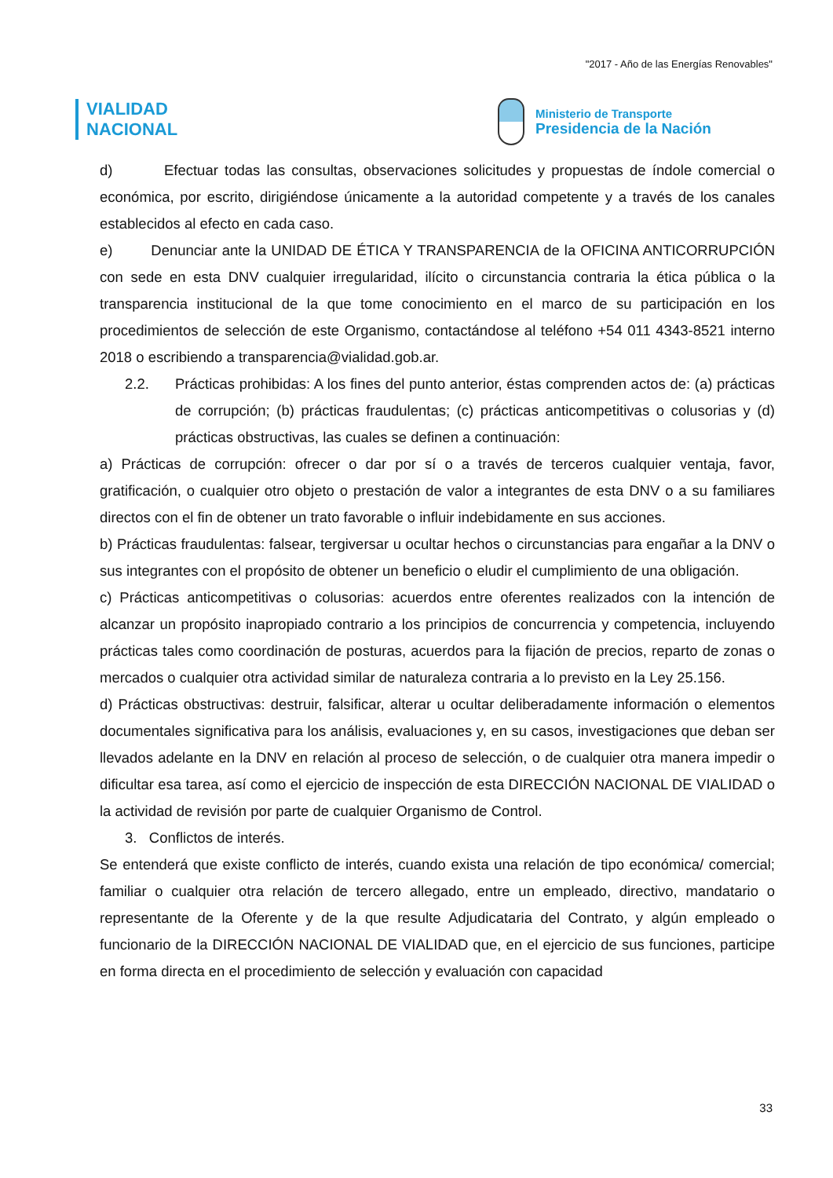"2017 - Año de las Energías Renovables"
VIALIDAD
NACIONAL
Ministerio de Transporte
Presidencia de la Nación
d) Efectuar todas las consultas, observaciones solicitudes y propuestas de índole comercial o económica, por escrito, dirigiéndose únicamente a la autoridad competente y a través de los canales establecidos al efecto en cada caso.
e) Denunciar ante la UNIDAD DE ÉTICA Y TRANSPARENCIA de la OFICINA ANTICORRUPCIÓN con sede en esta DNV cualquier irregularidad, ilícito o circunstancia contraria la ética pública o la transparencia institucional de la que tome conocimiento en el marco de su participación en los procedimientos de selección de este Organismo, contactándose al teléfono +54 011 4343-8521 interno 2018 o escribiendo a transparencia@vialidad.gob.ar.
2.2. Prácticas prohibidas: A los fines del punto anterior, éstas comprenden actos de: (a) prácticas de corrupción; (b) prácticas fraudulentas; (c) prácticas anticompetitivas o colusorias y (d) prácticas obstructivas, las cuales se definen a continuación:
a) Prácticas de corrupción: ofrecer o dar por sí o a través de terceros cualquier ventaja, favor, gratificación, o cualquier otro objeto o prestación de valor a integrantes de esta DNV o a su familiares directos con el fin de obtener un trato favorable o influir indebidamente en sus acciones.
b) Prácticas fraudulentas: falsear, tergiversar u ocultar hechos o circunstancias para engañar a la DNV o sus integrantes con el propósito de obtener un beneficio o eludir el cumplimiento de una obligación.
c) Prácticas anticompetitivas o colusorias: acuerdos entre oferentes realizados con la intención de alcanzar un propósito inapropiado contrario a los principios de concurrencia y competencia, incluyendo prácticas tales como coordinación de posturas, acuerdos para la fijación de precios, reparto de zonas o mercados o cualquier otra actividad similar de naturaleza contraria a lo previsto en la Ley 25.156.
d) Prácticas obstructivas: destruir, falsificar, alterar u ocultar deliberadamente información o elementos documentales significativa para los análisis, evaluaciones y, en su casos, investigaciones que deban ser llevados adelante en la DNV en relación al proceso de selección, o de cualquier otra manera impedir o dificultar esa tarea, así como el ejercicio de inspección de esta DIRECCIÓN NACIONAL DE VIALIDAD o la actividad de revisión por parte de cualquier Organismo de Control.
3. Conflictos de interés.
Se entenderá que existe conflicto de interés, cuando exista una relación de tipo económica/ comercial; familiar o cualquier otra relación de tercero allegado, entre un empleado, directivo, mandatario o representante de la Oferente y de la que resulte Adjudicataria del Contrato, y algún empleado o funcionario de la DIRECCIÓN NACIONAL DE VIALIDAD que, en el ejercicio de sus funciones, participe en forma directa en el procedimiento de selección y evaluación con capacidad
33